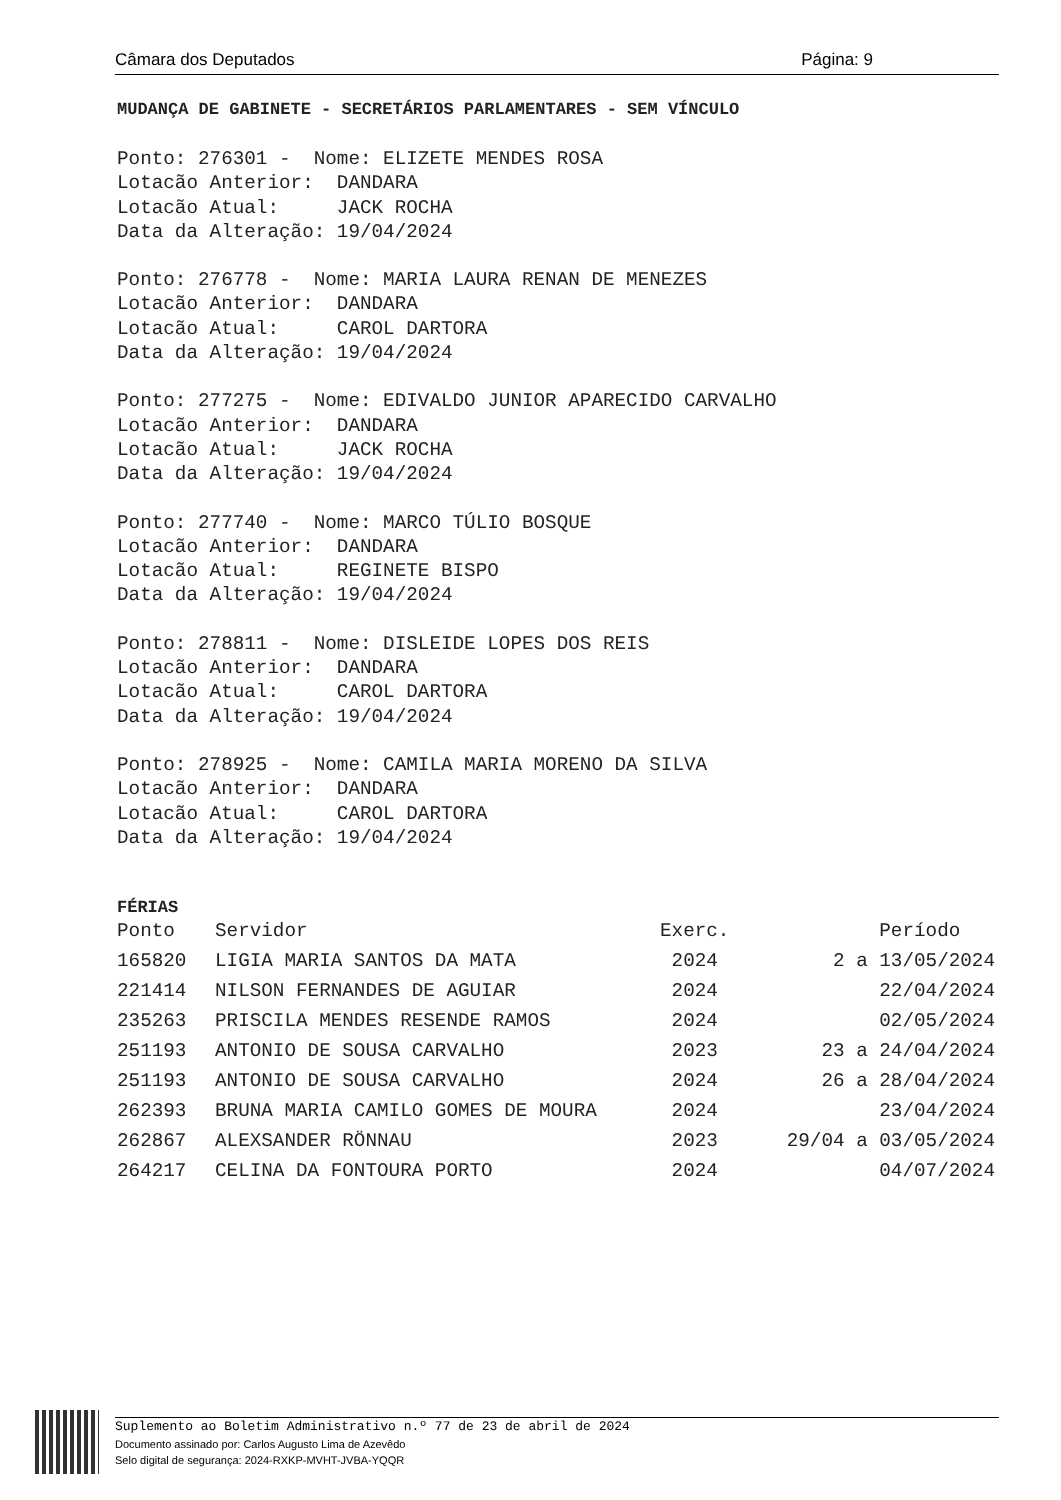Câmara dos Deputados Página: 9
MUDANÇA DE GABINETE - SECRETÁRIOS PARLAMENTARES - SEM VÍNCULO
Ponto: 276301 -  Nome: ELIZETE MENDES ROSA
Lotacão Anterior:  DANDARA
Lotacão Atual:     JACK ROCHA
Data da Alteração: 19/04/2024
Ponto: 276778 -  Nome: MARIA LAURA RENAN DE MENEZES
Lotacão Anterior:  DANDARA
Lotacão Atual:     CAROL DARTORA
Data da Alteração: 19/04/2024
Ponto: 277275 -  Nome: EDIVALDO JUNIOR APARECIDO CARVALHO
Lotacão Anterior:  DANDARA
Lotacão Atual:     JACK ROCHA
Data da Alteração: 19/04/2024
Ponto: 277740 -  Nome: MARCO TÚLIO BOSQUE
Lotacão Anterior:  DANDARA
Lotacão Atual:     REGINETE BISPO
Data da Alteração: 19/04/2024
Ponto: 278811 -  Nome: DISLEIDE LOPES DOS REIS
Lotacão Anterior:  DANDARA
Lotacão Atual:     CAROL DARTORA
Data da Alteração: 19/04/2024
Ponto: 278925 -  Nome: CAMILA MARIA MORENO DA SILVA
Lotacão Anterior:  DANDARA
Lotacão Atual:     CAROL DARTORA
Data da Alteração: 19/04/2024
FÉRIAS
| Ponto | Servidor | Exerc. | Período |
| --- | --- | --- | --- |
| 165820 | LIGIA MARIA SANTOS DA MATA | 2024 | 2 a 13/05/2024 |
| 221414 | NILSON FERNANDES DE AGUIAR | 2024 | 22/04/2024 |
| 235263 | PRISCILA MENDES RESENDE RAMOS | 2024 | 02/05/2024 |
| 251193 | ANTONIO DE SOUSA CARVALHO | 2023 | 23 a 24/04/2024 |
| 251193 | ANTONIO DE SOUSA CARVALHO | 2024 | 26 a 28/04/2024 |
| 262393 | BRUNA MARIA CAMILO GOMES DE MOURA | 2024 | 23/04/2024 |
| 262867 | ALEXSANDER RÖNNAU | 2023 | 29/04 a 03/05/2024 |
| 264217 | CELINA DA FONTOURA PORTO | 2024 | 04/07/2024 |
Suplemento ao Boletim Administrativo n.º 77 de 23 de abril de 2024
Documento assinado por: Carlos Augusto Lima de Azevêdo
Selo digital de segurança: 2024-RXKP-MVHT-JVBA-YQQR